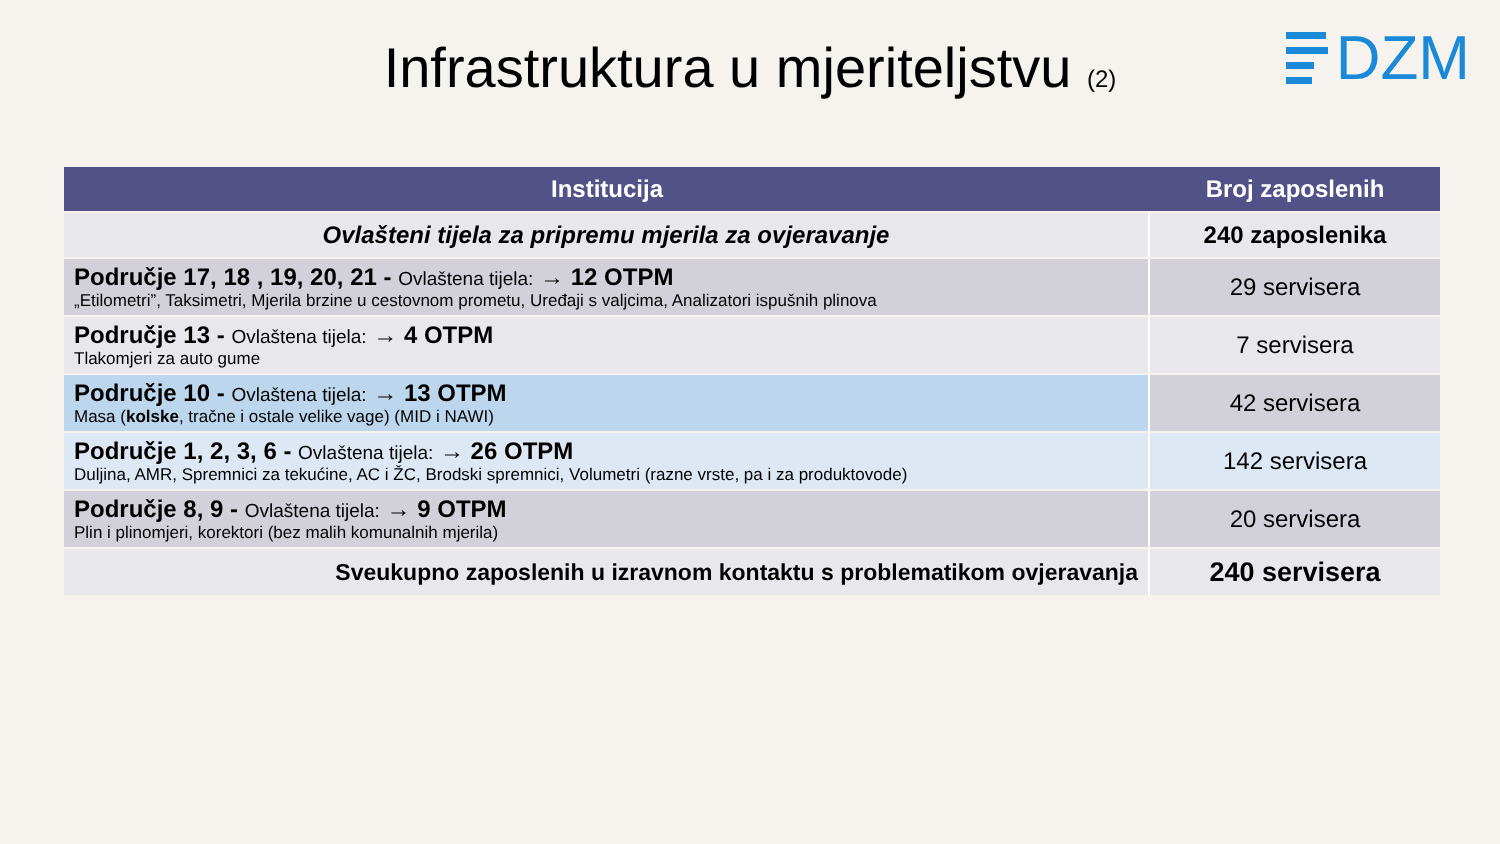Infrastruktura u mjeriteljstvu (2)
DZM
| Institucija | Broj zaposlenih |
| --- | --- |
| Ovlašteni tijela za pripremu mjerila za ovjeravanje | 240 zaposlenika |
| Područje 17, 18 , 19, 20, 21 - Ovlaštena tijela: → 12 OTPM „Etilometri”, Taksimetri, Mjerila brzine u cestovnom prometu, Uređaji s valjcima, Analizatori ispušnih plinova | 29 servisera |
| Područje 13 - Ovlaštena tijela: → 4 OTPM Tlakomjeri za auto gume | 7 servisera |
| Područje 10 - Ovlaštena tijela: → 13 OTPM Masa ( kolske , tračne i ostale velike vage) (MID i NAWI) | 42 servisera |
| Područje 1, 2, 3, 6 - Ovlaštena tijela: → 26 OTPM Duljina, AMR, Spremnici za tekućine, AC i ŽC, Brodski spremnici, Volumetri (razne vrste, pa i za produktovode) | 142 servisera |
| Područje 8, 9 - Ovlaštena tijela: → 9 OTPM Plin i plinomjeri, korektori (bez malih komunalnih mjerila) | 20 servisera |
| Sveukupno zaposlenih u izravnom kontaktu s problematikom ovjeravanja | 240 servisera |